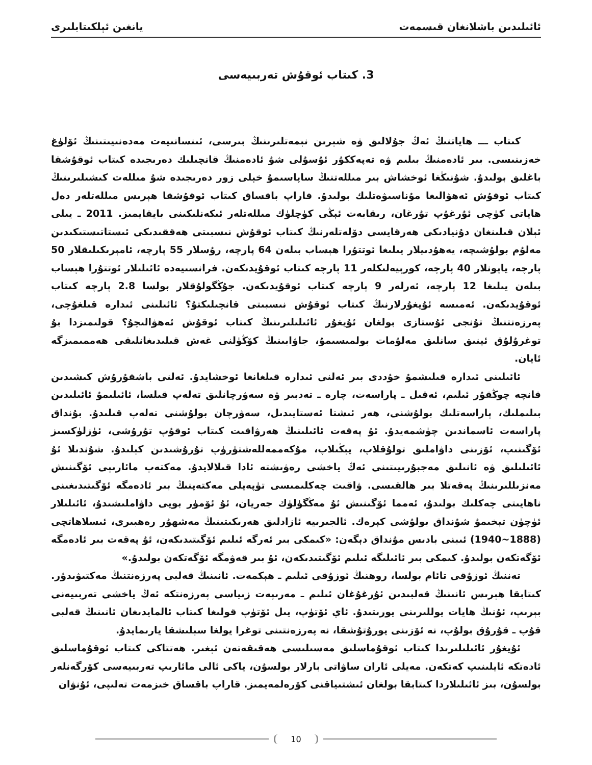ئائىلىدىن باشلانغان قىسمەت يانغىن ئېلكىتابلىرى
3. كىتاب ئوقۇش تەربىيەسى
كىتاب ـــ ھاياتنىڭ ئەڭ جۇلالىق ۋە شېرىن نېمەتلىرىنىڭ بىرسى، ئىنسانىيەت مەدەنىيىتىنىڭ ئۆلۈغ خەزىنىسى. بىر ئادەمنىڭ بىلىم ۋە تەپەككۇر ئۇسۇلى شۇ ئادەمنىڭ قانچىلىك دەرىجىدە كىتاب ئوقۇشقا باغلىق بولىدۇ. شۇنىڭغا ئوخشاش بىر مىللەتنىڭ ساپاسىمۇ خېلى زور دەرىجىدە شۇ مىللەت كىشىلىرىنىڭ كىتاب ئوقۇش ئەھۋالىغا مۇناسىۋەتلىك بولىدۇ. قاراپ باقساق كىتاب ئوقۇشقا ھېرىس مىللەتلەر دەل ھاياتى كۈچى ئۇرغۇپ تۇرغان، رىقابەت ئېڭى كۈچلۈك مىللەتلەر ئىكەنلىكىنى بايقايمىز. 2011 ـ يىلى ئېلان قىلىنغان دۇنيادىكى ھەرقايسى دۆلەتلەرنىڭ كىتاب ئوقۇش نىسبىتى ھەققىدىكى ئىستاتىستىكىدىن مەلۇم بولۇشىچە، يەھۇدىيلار يىلىغا ئوتتۇرا ھېساب بىلەن 64 پارچە، رۇسلار 55 پارچە، ئامېرىكىلىقلار 50 پارچە، ياپونلار 40 پارچە، كورېيەلىكلەر 11 پارچە كىتاب ئوقۇيدىكەن. فرانسىيەدە ئائىلىلار ئوتتۇرا ھېساب بىلەن يىلىغا 12 پارچە، ئەرلەر 9 پارچە كىتاب ئوقۇيدىكەن. جۇڭگولۇقلار بولسا 2.8 پارچە كىتاب ئوقۇيدىكەن. ئەمىسە ئۇيغۇرلارنىڭ كىتاب ئوقۇش نىسبىتى قانچىلىكتۇ؟ ئائىلىنى ئىدارە قىلغۇچى، پەرزەنتنىڭ تۇنجى ئۇستازى بولغان ئۇيغۇر ئائىلىلىرىنىڭ كىتاب ئوقۇش ئەھۋالىچۇ؟ قولىمىزدا بۇ توغرۇلۇق ئېنىق سانلىق مەلۇمات بولمىسىمۇ، جاۋابىنىڭ كۆڭۈلنى غەش قىلىدىغانلىقى ھەممىمىزگە ئايان.
ئائىلىنى ئىدارە قىلىشمۇ خۇددى بىر ئەلنى ئىدارە قىلغانغا ئوخشايدۇ. ئەلنى باشقۇرۇش كىشىدىن قانچە چوڭقۇر ئىلىم، ئەقىل ـ پاراسەت، چارە ـ تەدبىر ۋە سەۋرچانلىق تەلەپ قىلسا، ئائىلىمۇ ئائىلىدىن بىلىملىك، پاراسەتلىك بولۇشنى، ھەر ئىشتا ئەستايىدىل، سەۋرچان بولۇشنى تەلەپ قىلىدۇ. بۇنداق پاراسەت ئاسماندىن چۈشمەيدۇ. ئۇ پەقەت ئائىلىنىڭ ھەرۋاقىت كىتاب ئوقۇپ تۇرۇشى، ئۈزلۈكسىز ئۆگىنىپ، ئۆزىنى داۋاملىق تولۇقلاپ، يېڭىلاپ، مۇكەممەللەشتۈرۈپ تۇرۇشىدىن كېلىدۇ. شۇندىلا ئۇ ئائىلىلىق ۋە ئانىلىق مەجبۇرىيىتىنى ئەڭ ياخشى رەۋىشتە ئادا قىلالايدۇ. مەكتەپ مائارىپى ئۆگىنىش مەنزىللىرىنىڭ پەقەتلا بىر ھالقىسى. ۋاقىت چەكلىمىسى تۈپەيلى مەكتەپنىڭ بىر ئادەمگە ئۆگىتىدىغىنى ناھايىتى چەكلىك بولىدۇ، ئەمما ئۆگىنىش ئۇ مەڭگۈلۈك جەريان، ئۇ ئۆمۈر بويى داۋاملىشىدۇ، ئائىلىلار ئۈچۈن تېخىمۇ شۇنداق بولۇشى كېرەك. ئالجىرىيە ئازادلىق ھەرىكىتىنىڭ مەشھۇر رەھبىرى، ئىسلاھاتچى (1888~1940) ئىبنى بادىس مۇنداق دېگەن: «كىمكى بىر ئەرگە ئىلىم ئۆگىتىدىكەن، ئۇ پەقەت بىر ئادەمگە ئۆگەتكەن بولىدۇ. كىمكى بىر ئائىلىگە ئىلىم ئۆگىتىدىكەن، ئۇ بىر قەۋمگە ئۆگەتكەن بولىدۇ.»
تەننىڭ ئوزۇقى تائام بولسا، روھنىڭ ئوزۇقى ئىلىم ـ ھېكمەت. ئانىنىڭ قەلبى پەرزەنتنىڭ مەكتىۋىدۇر. كىتابقا ھېرىس ئانىنىڭ قەلبىدىن ئۇرغۇغان ئىلىم ـ مەرىپەت زىياسى پەرزەنتكە ئەڭ ياخشى تەربىيەنى بېرىپ، ئۇنىڭ ھايات يوللىرىنى يورىتىدۇ. ئاي ئۆتۈپ، يىل ئۆتۈپ قولىغا كىتاب ئالمايدىغان ئانىنىڭ قەلبى قۇپ ـ قۇرۇق بولۇپ، نە ئۆزىنى يورۇتۇشقا، نە پەرزەنتىنى توغرا يولغا سېلىشقا يارىمايدۇ.
ئۇيغۇر ئائىلىلىرىدا كىتاب ئوقۇماسلىق مەسىلىسى ھەقىقەتەن ئېغىر. ھەتتاكى كىتاب ئوقۇماسلىق ئادەتكە ئايلىنىپ كەتكەن. مەيلى ئاران ساۋاتى بارلار بولسۇن، ياكى ئالى مائارىپ تەربىيەسى كۆرگەنلەر بولسۇن، بىز ئائىلىلاردا كىتابقا بولغان ئىشتىياقنى كۆرەلمەيمىز. قاراپ باقساق خىزمەت تەلىپى، ئۇنۋان
10